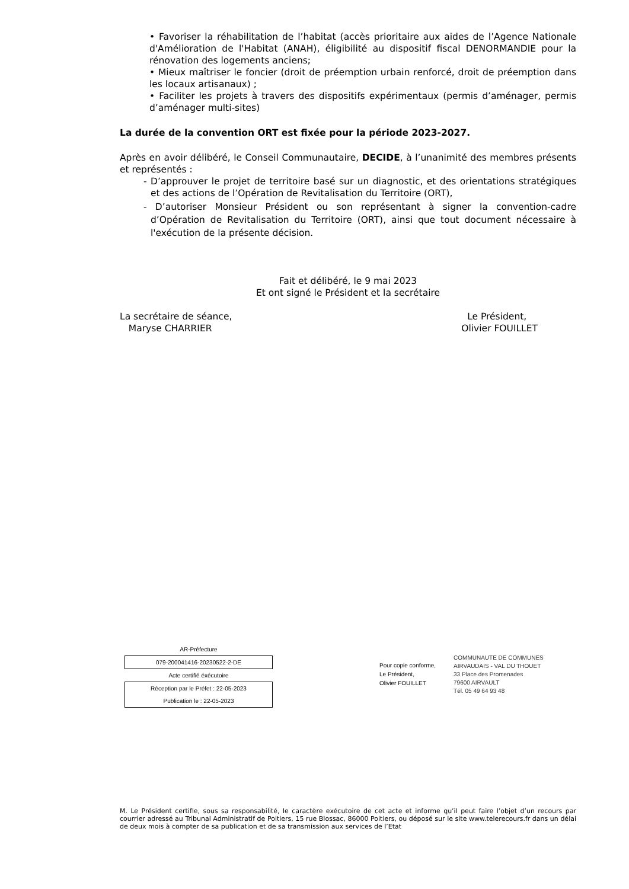• Favoriser la réhabilitation de l’habitat (accès prioritaire aux aides de l’Agence Nationale d'Amélioration de l'Habitat (ANAH), éligibilité au dispositif fiscal DENORMANDIE pour la rénovation des logements anciens;
• Mieux maîtriser le foncier (droit de préemption urbain renforcé, droit de préemption dans les locaux artisanaux) ;
• Faciliter les projets à travers des dispositifs expérimentaux (permis d’aménager, permis d’aménager multi-sites)
La durée de la convention ORT est fixée pour la période 2023-2027.
Après en avoir délibéré, le Conseil Communautaire, DECIDE, à l’unanimité des membres présents et représentés :
- D’approuver le projet de territoire basé sur un diagnostic, et des orientations stratégiques et des actions de l’Opération de Revitalisation du Territoire (ORT),
- D’autoriser Monsieur Président ou son représentant à signer la convention-cadre d’Opération de Revitalisation du Territoire (ORT), ainsi que tout document nécessaire à l'exécution de la présente décision.
Fait et délibéré, le 9 mai 2023
Et ont signé le Président et la secrétaire
La secrétaire de séance,
Maryse CHARRIER
Le Président,
Olivier FOUILLET
AR-Préfecture
079-200041416-20230522-2-DE
Acte certifié éxécutoire
Réception par le Préfet : 22-05-2023
Publication le : 22-05-2023
Pour copie conforme,
Le Président,
Olivier FOUILLET
COMMUNAUTE DE COMMUNES
AIRVAUDAIS - VAL DU THOUET
33 Place des Promenades
79600 AIRVAULT
Tél. 05 49 64 93 48
M. Le Président certifie, sous sa responsabilité, le caractère exécutoire de cet acte et informe qu’il peut faire l’objet d’un recours par courrier adressé au Tribunal Administratif de Poitiers, 15 rue Blossac, 86000 Poitiers, ou déposé sur le site www.telerecours.fr dans un délai de deux mois à compter de sa publication et de sa transmission aux services de l’Etat